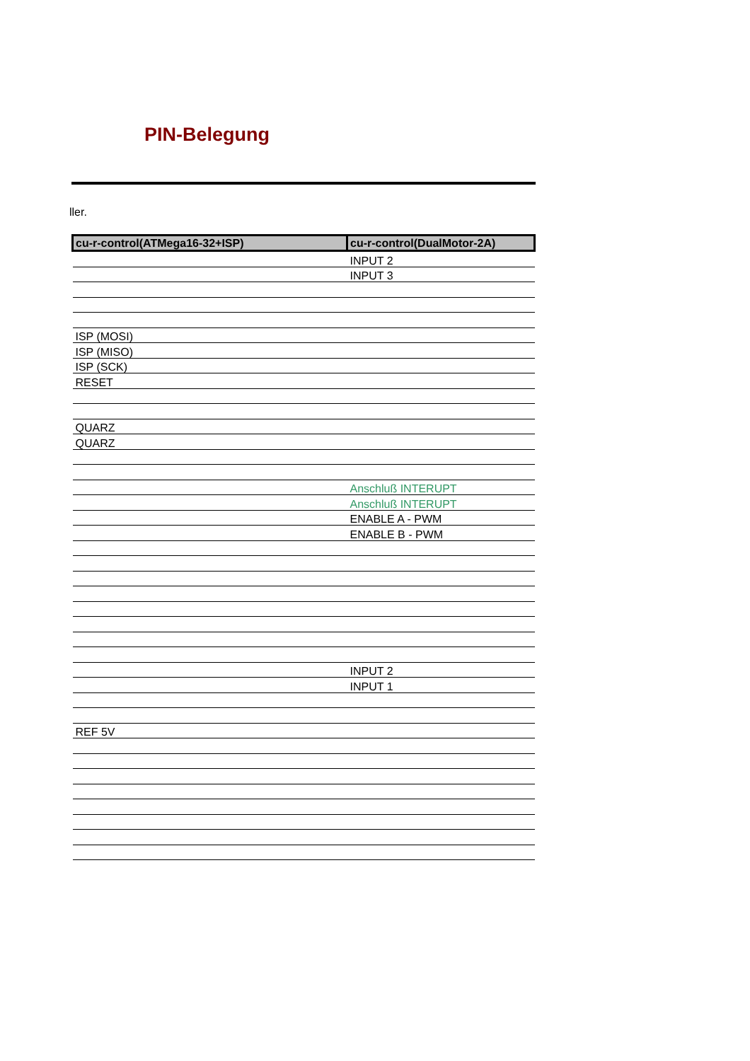PIN-Belegung
ller.
| cu-r-control(ATMega16-32+ISP) | cu-r-control(DualMotor-2A) |
| --- | --- |
| | INPUT 2 |
| | INPUT 3 |
| ISP (MOSI) | |
| ISP (MISO) | |
| ISP (SCK) | |
| RESET | |
| QUARZ | |
| QUARZ | |
| | Anschluß INTERUPT |
| | Anschluß INTERUPT |
| | ENABLE A - PWM |
| | ENABLE B - PWM |
| | INPUT 2 |
| | INPUT 1 |
| REF 5V | |